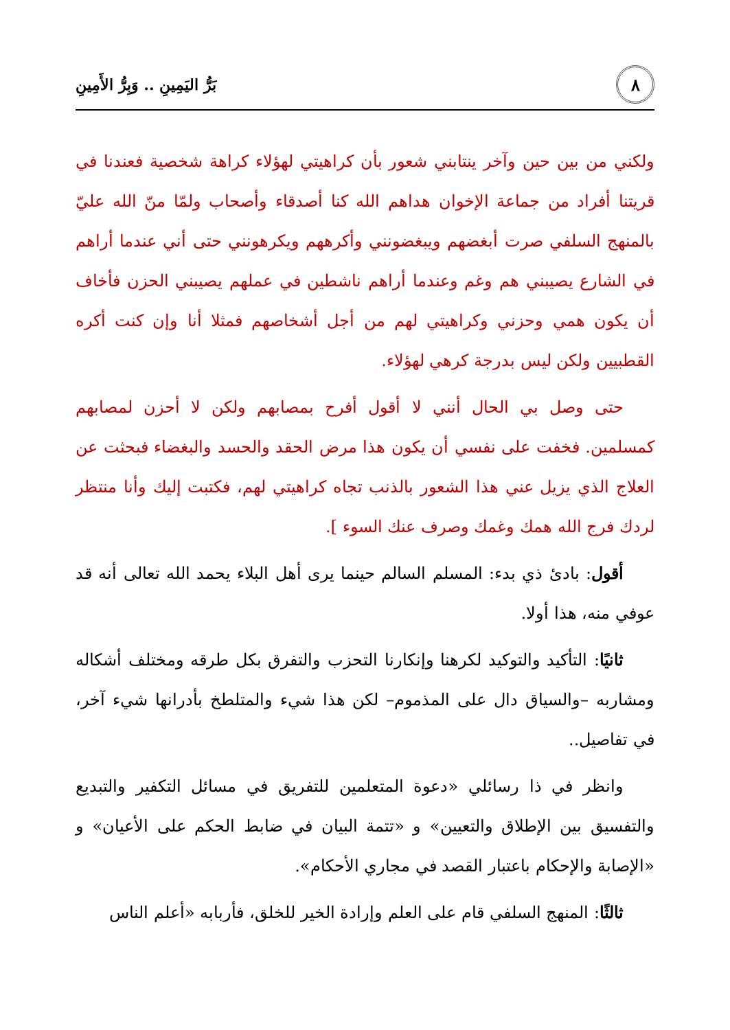٨
بَرُّ اليَمِينِ .. وَبِرُّ الأَمِينِ
ولكني من بين حين وآخر ينتابني شعور بأن كراهيتي لهؤلاء كراهة شخصية فعندنا في قريتنا أفراد من جماعة الإخوان هداهم الله كنا أصدقاء وأصحاب ولمّا منّ الله عليّ بالمنهج السلفي صرت أبغضهم ويبغضونني وأكرههم ويكرهونني حتى أني عندما أراهم في الشارع يصيبني هم وغم وعندما أراهم ناشطين في عملهم يصيبني الحزن فأخاف أن يكون همي وحزني وكراهيتي لهم من أجل أشخاصهم فمثلا أنا وإن كنت أكره القطبيين ولكن ليس بدرجة كرهي لهؤلاء.
حتى وصل بي الحال أنني لا أقول أفرح بمصابهم ولكن لا أحزن لمصابهم كمسلمين. فخفت على نفسي أن يكون هذا مرض الحقد والحسد والبغضاء فبحثت عن العلاج الذي يزيل عني هذا الشعور بالذنب تجاه كراهيتي لهم، فكتبت إليك وأنا منتظر لردك فرج الله همك وغمك وصرف عنك السوء ].
أقول: بادئ ذي بدء: المسلم السالم حينما يرى أهل البلاء يحمد الله تعالى أنه قد عوفي منه، هذا أولا.
ثانيًا: التأكيد والتوكيد لكرهنا وإنكارنا التحزب والتفرق بكل طرقه ومختلف أشكاله ومشاربه –والسياق دال على المذموم– لكن هذا شيء والمتلطخ بأدرانها شيء آخر، في تفاصيل..
وانظر في ذا رسائلي «دعوة المتعلمين للتفريق في مسائل التكفير والتبديع والتفسيق بين الإطلاق والتعيين» و «تتمة البيان في ضابط الحكم على الأعيان» و «الإصابة والإحكام باعتبار القصد في مجاري الأحكام».
ثالثًا: المنهج السلفي قام على العلم وإرادة الخير للخلق، فأربابه «أعلم الناس